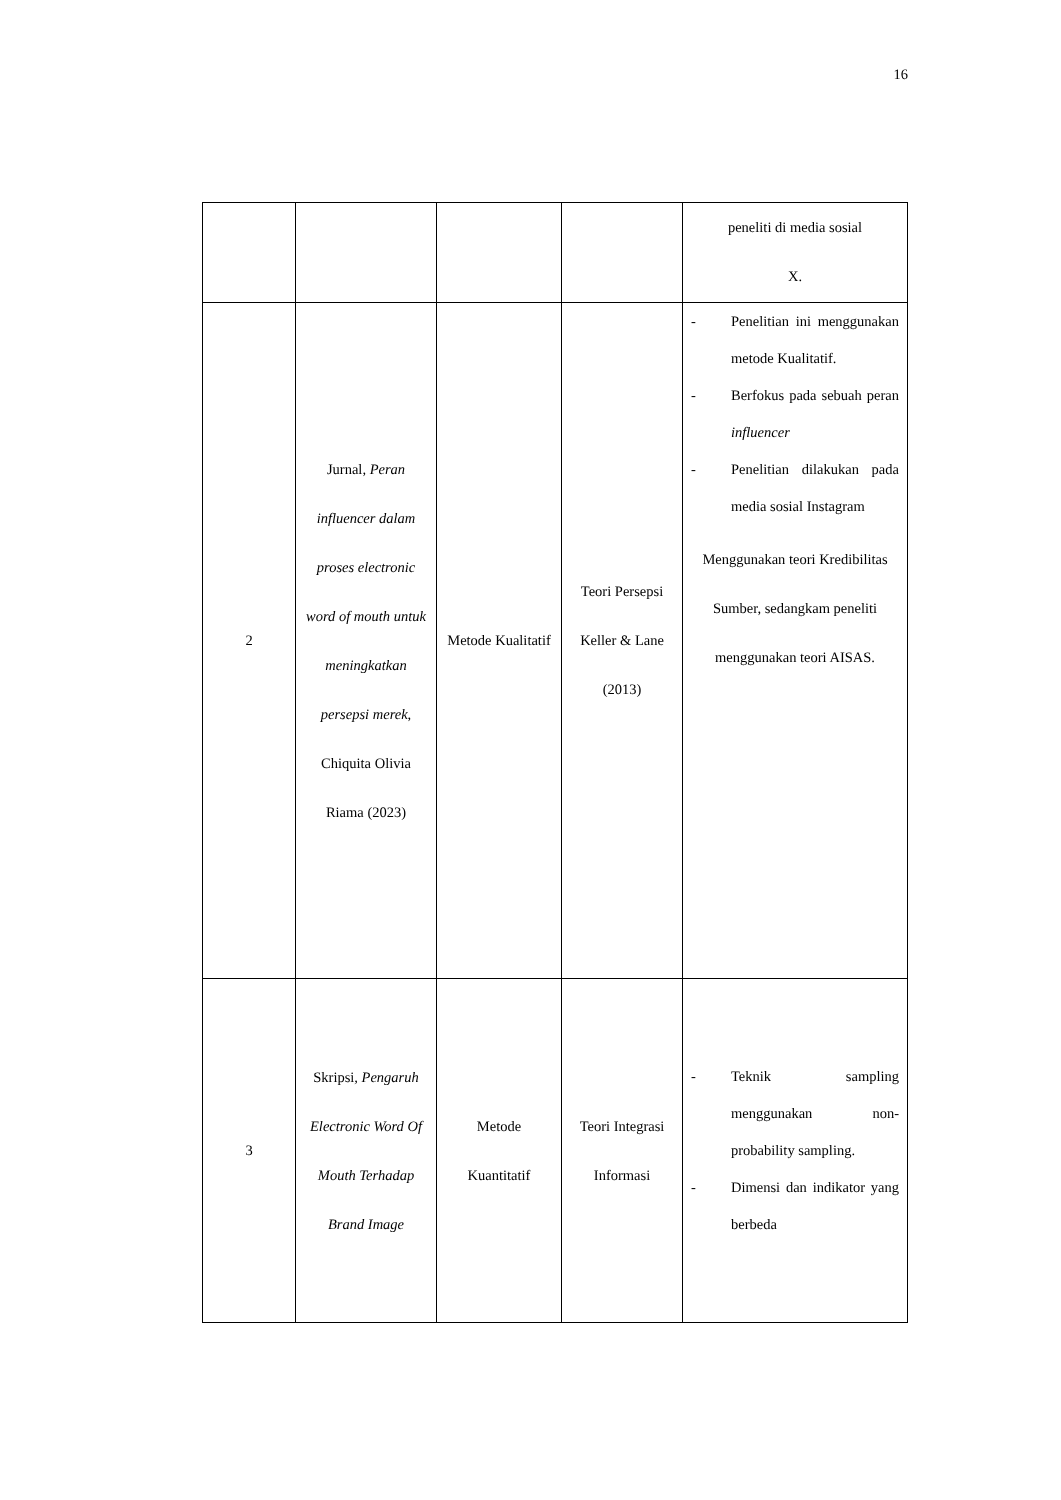16
| | | | | peneliti di media sosial X. |
| 2 | Jurnal , Peran influencer dalam proses electronic word of mouth untuk meningkatkan persepsi merek , Chiquita Olivia Riama (2023) | Metode Kualitatif | Teori Persepsi Keller & Lane (2013) | - Penelitian ini menggunakan metode Kualitatif. - Berfokus pada sebuah peran influencer - Penelitian dilakukan pada media sosial Instagram Menggunakan teori Kredibilitas Sumber, sedangkam peneliti menggunakan teori AISAS. |
| 3 | Skripsi , Pengaruh Electronic Word Of Mouth Terhadap Brand Image | Metode Kuantitatif | Teori Integrasi Informasi | - Teknik sampling menggunakan non-probability sampling. - Dimensi dan indikator yang berbeda |